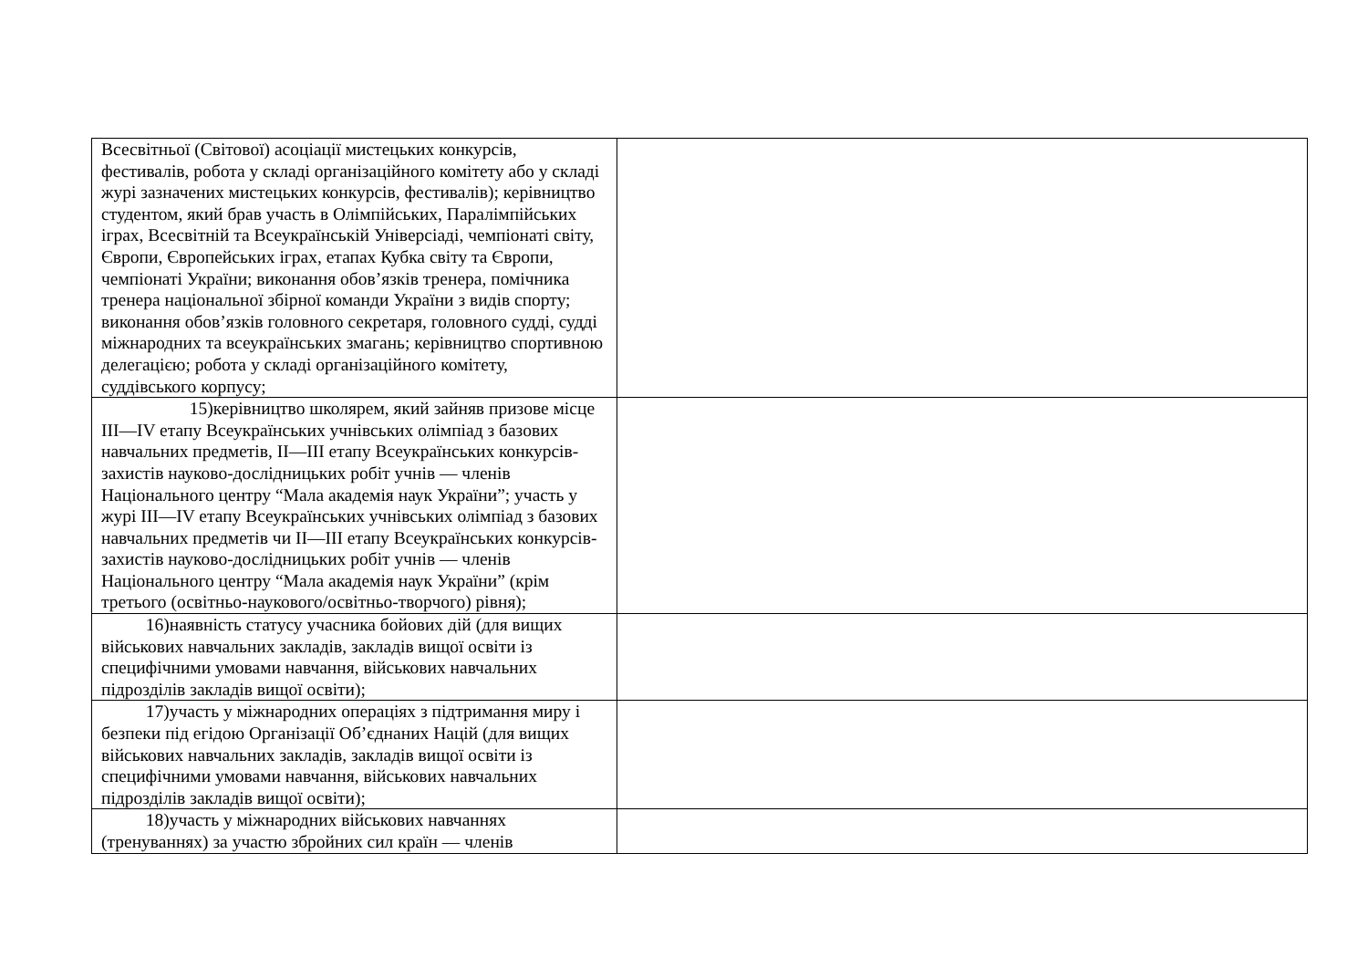| Всесвітньої (Світової) асоціації мистецьких конкурсів, фестивалів, робота у складі організаційного комітету або у складі журі зазначених мистецьких конкурсів, фестивалів); керівництво студентом, який брав участь в Олімпійських, Паралімпійських іграх, Всесвітній та Всеукраїнській Універсіаді, чемпіонаті світу, Європи, Європейських іграх, етапах Кубка світу та Європи, чемпіонаті України; виконання обов’язків тренера, помічника тренера національної збірної команди України з видів спорту; виконання обов’язків головного секретаря, головного судді, судді міжнародних та всеукраїнських змагань; керівництво спортивною делегацією; робота у складі організаційного комітету, суддівського корпусу; | |
| 15)керівництво школярем, який зайняв призове місце III—IV етапу Всеукраїнських учнівських олімпіад з базових навчальних предметів, II—III етапу Всеукраїнських конкурсів-захистів науково-дослідницьких робіт учнів — членів Національного центру “Мала академія наук України”; участь у журі III—IV етапу Всеукраїнських учнівських олімпіад з базових навчальних предметів чи II—III етапу Всеукраїнських конкурсів-захистів науково-дослідницьких робіт учнів — членів Національного центру “Мала академія наук України” (крім третього (освітньо-наукового/освітньо-творчого) рівня); | |
| 16)наявність статусу учасника бойових дій (для вищих військових навчальних закладів, закладів вищої освіти із специфічними умовами навчання, військових навчальних підрозділів закладів вищої освіти); | |
| 17)участь у міжнародних операціях з підтримання миру і безпеки під егідою Організації Об’єднаних Націй (для вищих військових навчальних закладів, закладів вищої освіти із специфічними умовами навчання, військових навчальних підрозділів закладів вищої освіти); | |
| 18)участь у міжнародних військових навчаннях (тренуваннях) за участю збройних сил країн — членів | |